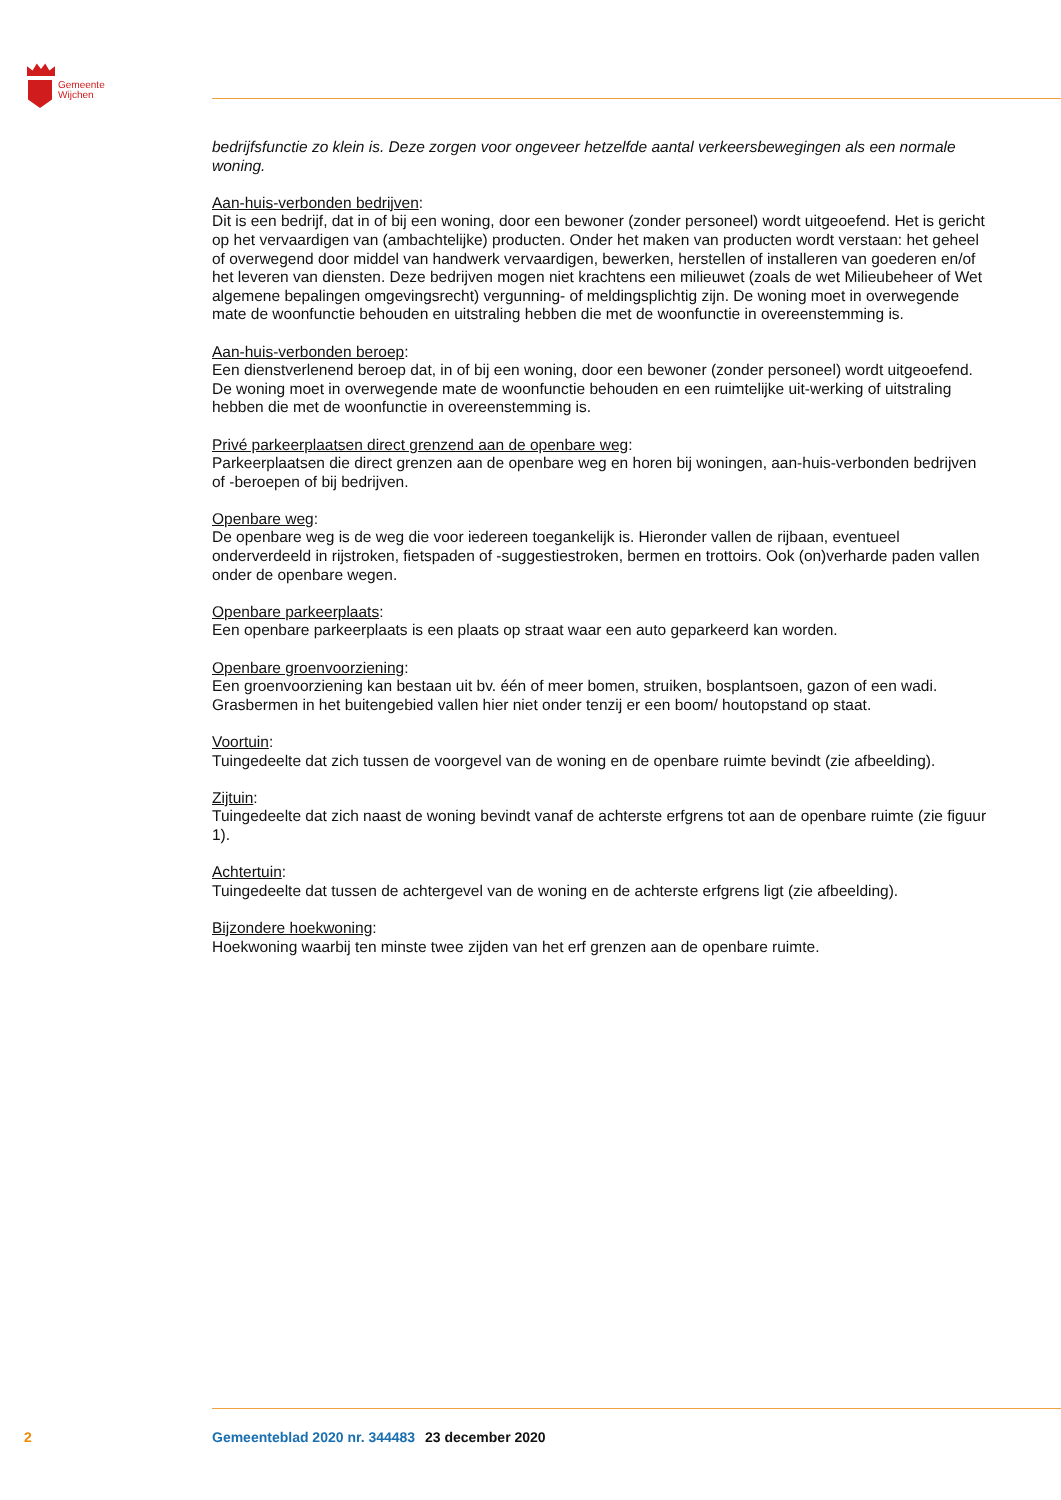Gemeente
Wijchen
bedrijfsfunctie zo klein is. Deze zorgen voor ongeveer hetzelfde aantal verkeersbewegingen als een normale woning.
Aan-huis-verbonden bedrijven:
Dit is een bedrijf, dat in of bij een woning, door een bewoner (zonder personeel) wordt uitgeoefend. Het is gericht op het vervaardigen van (ambachtelijke) producten. Onder het maken van producten wordt verstaan: het geheel of overwegend door middel van handwerk vervaardigen, bewerken, herstellen of installeren van goederen en/of het leveren van diensten. Deze bedrijven mogen niet krachtens een milieuwet (zoals de wet Milieubeheer of Wet algemene bepalingen omgevingsrecht) vergunning- of meldingsplichtig zijn. De woning moet in overwegende mate de woonfunctie behouden en uitstraling hebben die met de woonfunctie in overeenstemming is.
Aan-huis-verbonden beroep:
Een dienstverlenend beroep dat, in of bij een woning, door een bewoner (zonder personeel) wordt uitgeoefend. De woning moet in overwegende mate de woonfunctie behouden en een ruimtelijke uit-werking of uitstraling hebben die met de woonfunctie in overeenstemming is.
Privé parkeerplaatsen direct grenzend aan de openbare weg:
Parkeerplaatsen die direct grenzen aan de openbare weg en horen bij woningen, aan-huis-verbonden bedrijven of -beroepen of bij bedrijven.
Openbare weg:
De openbare weg is de weg die voor iedereen toegankelijk is. Hieronder vallen de rijbaan, eventueel onderverdeeld in rijstroken, fietspaden of -suggestiestroken, bermen en trottoirs. Ook (on)verharde paden vallen onder de openbare wegen.
Openbare parkeerplaats:
Een openbare parkeerplaats is een plaats op straat waar een auto geparkeerd kan worden.
Openbare groenvoorziening:
Een groenvoorziening kan bestaan uit bv. één of meer bomen, struiken, bosplantsoen, gazon of een wadi. Grasbermen in het buitengebied vallen hier niet onder tenzij er een boom/ houtopstand op staat.
Voortuin:
Tuingedeelte dat zich tussen de voorgevel van de woning en de openbare ruimte bevindt (zie afbeelding).
Zijtuin:
Tuingedeelte dat zich naast de woning bevindt vanaf de achterste erfgrens tot aan de openbare ruimte (zie figuur 1).
Achtertuin:
Tuingedeelte dat tussen de achtergevel van de woning en de achterste erfgrens ligt (zie afbeelding).
Bijzondere hoekwoning:
Hoekwoning waarbij ten minste twee zijden van het erf grenzen aan de openbare ruimte.
2 Gemeenteblad 2020 nr. 344483 23 december 2020